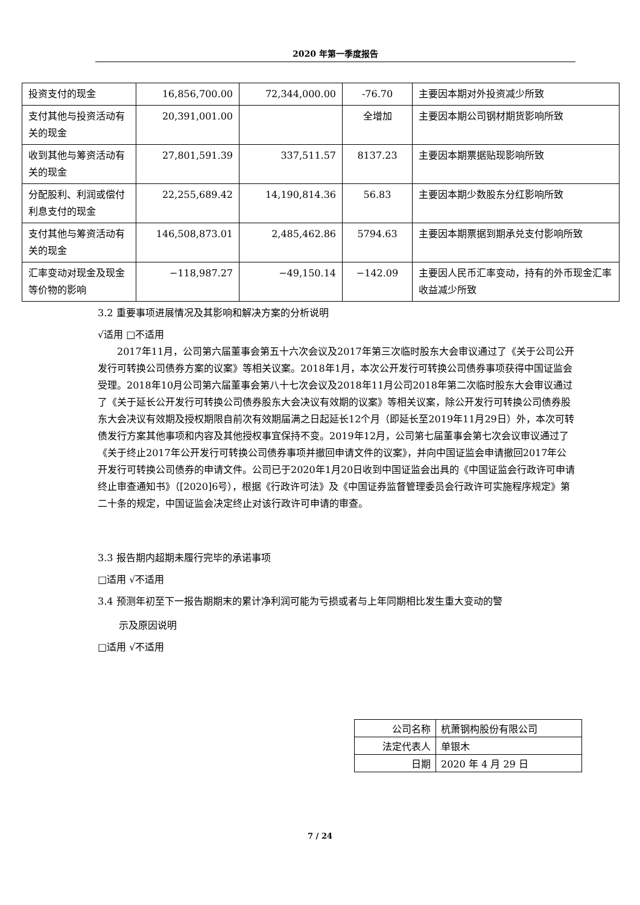2020 年第一季度报告
| 投资支付的现金 | 16,856,700.00 | 72,344,000.00 | -76.70 | 主要因本期对外投资减少所致 |
| 支付其他与投资活动有关的现金 | 20,391,001.00 | | 全增加 | 主要因本期公司钢材期货影响所致 |
| 收到其他与筹资活动有关的现金 | 27,801,591.39 | 337,511.57 | 8137.23 | 主要因本期票据贴现影响所致 |
| 分配股利、利润或偿付利息支付的现金 | 22,255,689.42 | 14,190,814.36 | 56.83 | 主要因本期少数股东分红影响所致 |
| 支付其他与筹资活动有关的现金 | 146,508,873.01 | 2,485,462.86 | 5794.63 | 主要因本期票据到期承兑支付影响所致 |
| 汇率变动对现金及现金等价物的影响 | −118,987.27 | −49,150.14 | −142.09 | 主要因人民币汇率变动，持有的外币现金汇率收益减少所致 |
3.2 重要事项进展情况及其影响和解决方案的分析说明
√适用 □不适用
2017年11月，公司第六届董事会第五十六次会议及2017年第三次临时股东大会审议通过了《关于公司公开发行可转换公司债券方案的议案》等相关议案。2018年1月，本次公开发行可转换公司债券事项获得中国证监会受理。2018年10月公司第六届董事会第八十七次会议及2018年11月公司2018年第二次临时股东大会审议通过了《关于延长公开发行可转换公司债券股东大会决议有效期的议案》等相关议案，除公开发行可转换公司债券股东大会决议有效期及授权期限自前次有效期届满之日起延长12个月（即延长至2019年11月29日）外，本次可转债发行方案其他事项和内容及其他授权事宜保持不变。2019年12月，公司第七届董事会第七次会议审议通过了《关于终止2017年公开发行可转换公司债券事项并撤回申请文件的议案》，并向中国证监会申请撤回2017年公开发行可转换公司债券的申请文件。公司已于2020年1月20日收到中国证监会出具的《中国证监会行政许可申请终止审查通知书》（[2020]6号），根据《行政许可法》及《中国证券监督管理委员会行政许可实施程序规定》第二十条的规定，中国证监会决定终止对该行政许可申请的审查。
3.3 报告期内超期未履行完毕的承诺事项
□适用 √不适用
3.4 预测年初至下一报告期期末的累计净利润可能为亏损或者与上年同期相比发生重大变动的警
示及原因说明
□适用 √不适用
| 公司名称 | 杭萧钢构股份有限公司 |
| 法定代表人 | 单银木 |
| 日期 | 2020 年 4 月 29 日 |
7 / 24